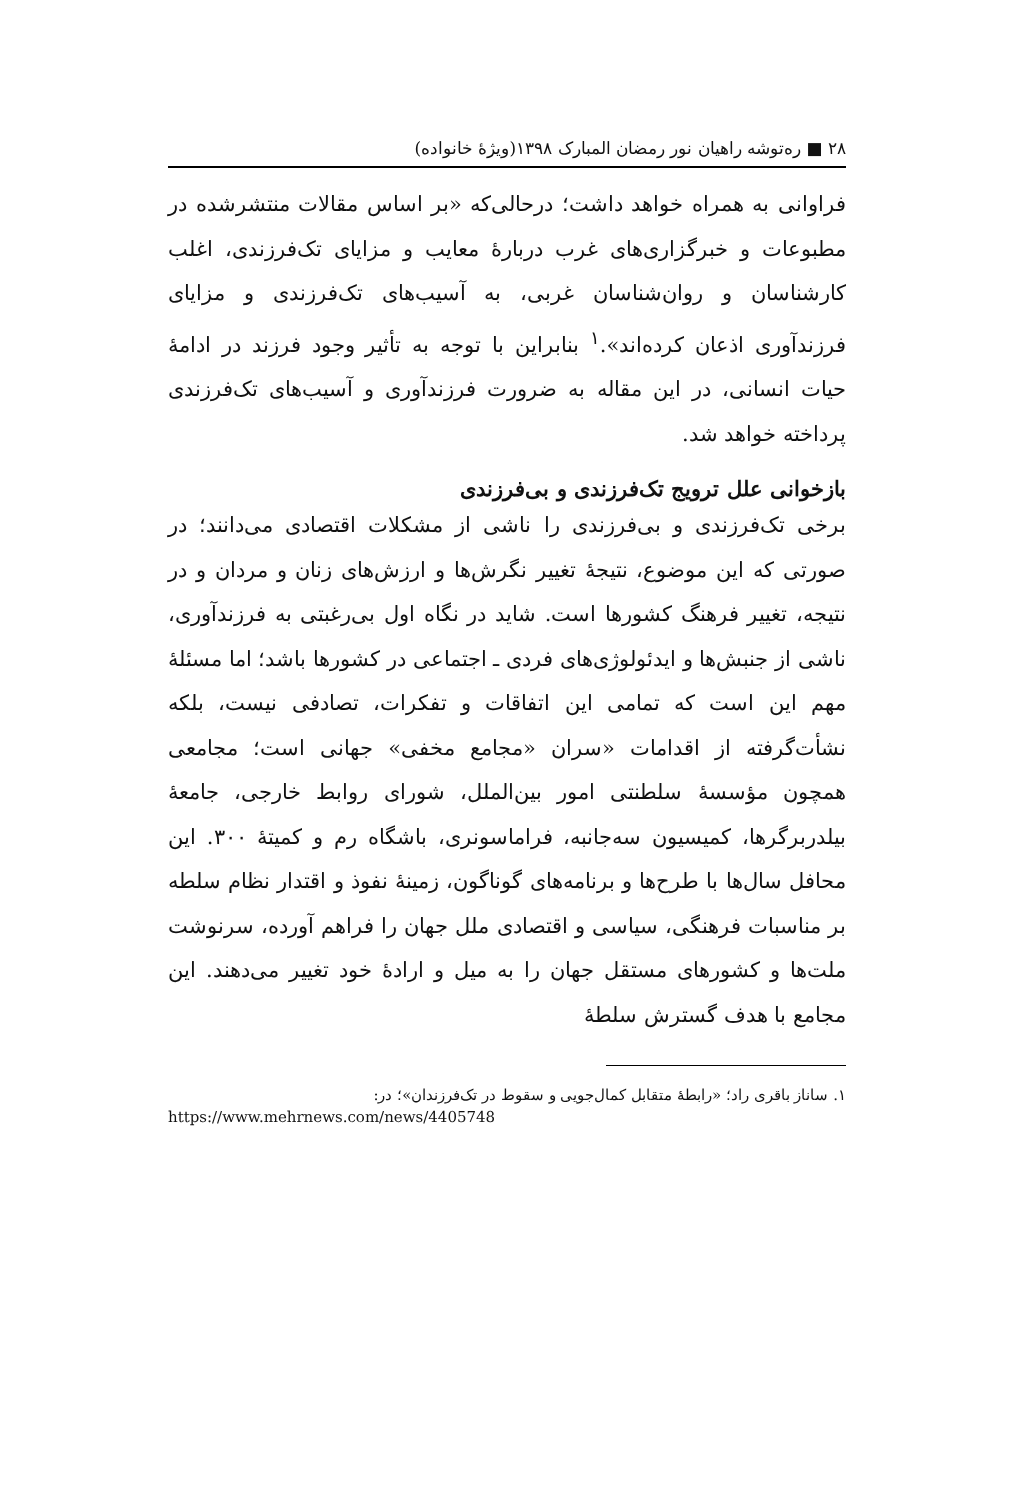۲۸ ■ ره‌توشه راهیان نور رمضان المبارک ۱۳۹۸(ویژهٔ خانواده)
فراوانی به همراه خواهد داشت؛ درحالی‌که «بر اساس مقالات منتشرشده در مطبوعات و خبرگزاری‌های غرب دربارهٔ معایب و مزایای تک‌فرزندی، اغلب کارشناسان و روان‌شناسان غربی، به آسیب‌های تک‌فرزندی و مزایای فرزندآوری اذعان کرده‌اند».<sup>۱</sup> بنابراین با توجه به تأثیر وجود فرزند در ادامهٔ حیات انسانی، در این مقاله به ضرورت فرزندآوری و آسیب‌های تک‌فرزندی پرداخته خواهد شد.
بازخوانی علل ترویج تک‌فرزندی و بی‌فرزندی
برخی تک‌فرزندی و بی‌فرزندی را ناشی از مشکلات اقتصادی می‌دانند؛ در صورتی که این موضوع، نتیجهٔ تغییر نگرش‌ها و ارزش‌های زنان و مردان و در نتیجه، تغییر فرهنگ کشورها است. شاید در نگاه اول بی‌رغبتی به فرزندآوری، ناشی از جنبش‌ها و ایدئولوژی‌های فردی ـ اجتماعی در کشورها باشد؛ اما مسئلهٔ مهم این است که تمامی این اتفاقات و تفکرات، تصادفی نیست، بلکه نشأت‌گرفته از اقدامات «سران «مجامع مخفی» جهانی است؛ مجامعی همچون مؤسسهٔ سلطنتی امور بین‌الملل، شورای روابط خارجی، جامعهٔ بیلدربرگرها، کمیسیون سه‌جانبه، فراماسونری، باشگاه رم و کمیتهٔ ۳۰۰. این محافل سال‌ها با طرح‌ها و برنامه‌های گوناگون، زمینهٔ نفوذ و اقتدار نظام سلطه بر مناسبات فرهنگی، سیاسی و اقتصادی ملل جهان را فراهم آورده، سرنوشت ملت‌ها و کشورهای مستقل جهان را به میل و ارادهٔ خود تغییر می‌دهند. این مجامع با هدف گسترش سلطهٔ
۱. ساناز باقری راد؛ «رابطهٔ متقابل کمال‌جویی و سقوط در تک‌فرزندان»؛ در:
https://www.mehrnews.com/news/4405748